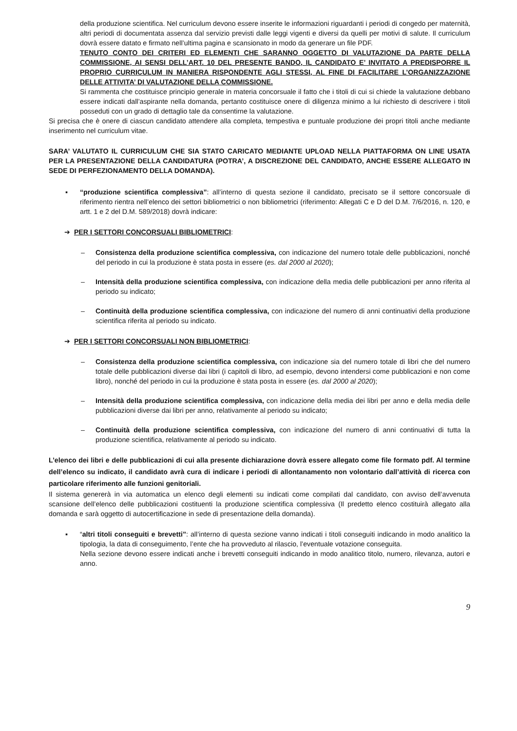della produzione scientifica. Nel curriculum devono essere inserite le informazioni riguardanti i periodi di congedo per maternità, altri periodi di documentata assenza dal servizio previsti dalle leggi vigenti e diversi da quelli per motivi di salute. Il curriculum dovrà essere datato e firmato nell’ultima pagina e scansionato in modo da generare un file PDF.
TENUTO CONTO DEI CRITERI ED ELEMENTI CHE SARANNO OGGETTO DI VALUTAZIONE DA PARTE DELLA COMMISSIONE, AI SENSI DELL’ART. 10 DEL PRESENTE BANDO, IL CANDIDATO E’ INVITATO A PREDISPORRE IL PROPRIO CURRICULUM IN MANIERA RISPONDENTE AGLI STESSI, AL FINE DI FACILITARE L’ORGANIZZAZIONE DELLE ATTIVITA’ DI VALUTAZIONE DELLA COMMISSIONE.
Si rammenta che costituisce principio generale in materia concorsuale il fatto che i titoli di cui si chiede la valutazione debbano essere indicati dall’aspirante nella domanda, pertanto costituisce onere di diligenza minimo a lui richiesto di descrivere i titoli posseduti con un grado di dettaglio tale da consentirne la valutazione.
Si precisa che è onere di ciascun candidato attendere alla completa, tempestiva e puntuale produzione dei propri titoli anche mediante inserimento nel curriculum vitae.
SARA’ VALUTATO IL CURRICULUM CHE SIA STATO CARICATO MEDIANTE UPLOAD NELLA PIATTAFORMA ON LINE USATA PER LA PRESENTAZIONE DELLA CANDIDATURA (POTRA’, A DISCREZIONE DEL CANDIDATO, ANCHE ESSERE ALLEGATO IN SEDE DI PERFEZIONAMENTO DELLA DOMANDA).
▪ “produzione scientifica complessiva”: all’interno di questa sezione il candidato, precisato se il settore concorsuale di riferimento rientra nell’elenco dei settori bibliometrici o non bibliometrici (riferimento: Allegati C e D del D.M. 7/6/2016, n. 120, e artt. 1 e 2 del D.M. 589/2018) dovrà indicare:
➔ PER I SETTORI CONCORSUALI BIBLIOMETRICI:
– Consistenza della produzione scientifica complessiva, con indicazione del numero totale delle pubblicazioni, nonché del periodo in cui la produzione è stata posta in essere (es. dal 2000 al 2020);
– Intensità della produzione scientifica complessiva, con indicazione della media delle pubblicazioni per anno riferita al periodo su indicato;
– Continuità della produzione scientifica complessiva, con indicazione del numero di anni continuativi della produzione scientifica riferita al periodo su indicato.
➔ PER I SETTORI CONCORSUALI NON BIBLIOMETRICI:
– Consistenza della produzione scientifica complessiva, con indicazione sia del numero totale di libri che del numero totale delle pubblicazioni diverse dai libri (i capitoli di libro, ad esempio, devono intendersi come pubblicazioni e non come libro), nonché del periodo in cui la produzione è stata posta in essere (es. dal 2000 al 2020);
– Intensità della produzione scientifica complessiva, con indicazione della media dei libri per anno e della media delle pubblicazioni diverse dai libri per anno, relativamente al periodo su indicato;
– Continuità della produzione scientifica complessiva, con indicazione del numero di anni continuativi di tutta la produzione scientifica, relativamente al periodo su indicato.
L’elenco dei libri e delle pubblicazioni di cui alla presente dichiarazione dovrà essere allegato come file formato pdf. Al termine dell’elenco su indicato, il candidato avrà cura di indicare i periodi di allontanamento non volontario dall’attività di ricerca con particolare riferimento alle funzioni genitoriali.
Il sistema genererà in via automatica un elenco degli elementi su indicati come compilati dal candidato, con avviso dell’avvenuta scansione dell’elenco delle pubblicazioni costituenti la produzione scientifica complessiva (Il predetto elenco costituirà allegato alla domanda e sarà oggetto di autocertificazione in sede di presentazione della domanda).
▪ “altri titoli conseguiti e brevetti”: all’interno di questa sezione vanno indicati i titoli conseguiti indicando in modo analitico la tipologia, la data di conseguimento, l’ente che ha provveduto al rilascio, l’eventuale votazione conseguita.
Nella sezione devono essere indicati anche i brevetti conseguiti indicando in modo analitico titolo, numero, rilevanza, autori e anno.
9